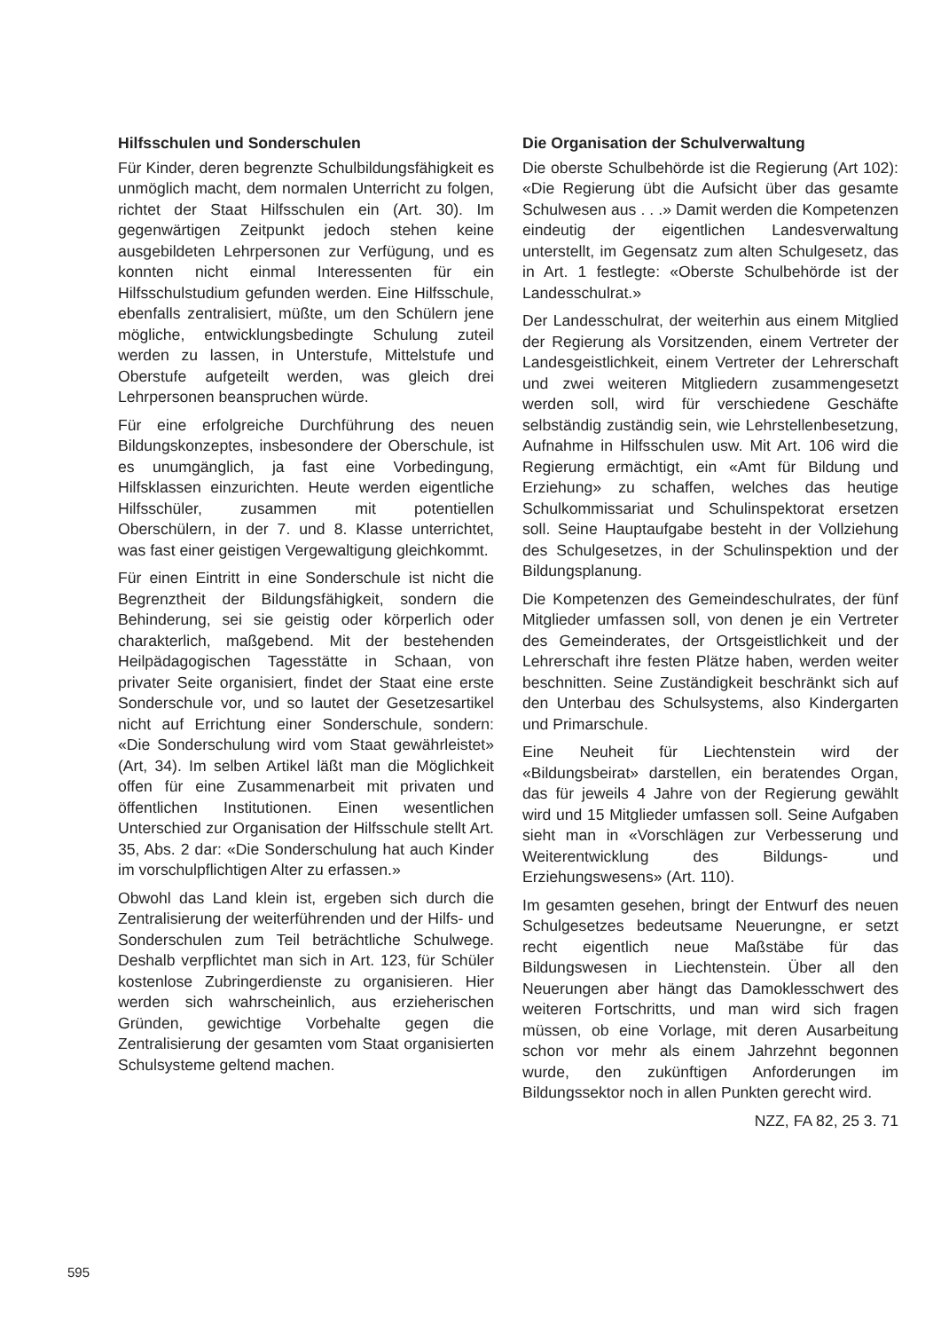Hilfsschulen und Sonderschulen
Für Kinder, deren begrenzte Schulbildungsfähigkeit es unmöglich macht, dem normalen Unterricht zu folgen, richtet der Staat Hilfsschulen ein (Art. 30). Im gegenwärtigen Zeitpunkt jedoch stehen keine ausgebildeten Lehrpersonen zur Verfügung, und es konnten nicht einmal Interessenten für ein Hilfsschulstudium gefunden werden. Eine Hilfsschule, ebenfalls zentralisiert, müßte, um den Schülern jene mögliche, entwicklungsbedingte Schulung zuteil werden zu lassen, in Unterstufe, Mittelstufe und Oberstufe aufgeteilt werden, was gleich drei Lehrpersonen beanspruchen würde.
Für eine erfolgreiche Durchführung des neuen Bildungskonzeptes, insbesondere der Oberschule, ist es unumgänglich, ja fast eine Vorbedingung, Hilfsklassen einzurichten. Heute werden eigentliche Hilfsschüler, zusammen mit potentiellen Oberschülern, in der 7. und 8. Klasse unterrichtet, was fast einer geistigen Vergewaltigung gleichkommt.
Für einen Eintritt in eine Sonderschule ist nicht die Begrenztheit der Bildungsfähigkeit, sondern die Behinderung, sei sie geistig oder körperlich oder charakterlich, maßgebend. Mit der bestehenden Heilpädagogischen Tagesstätte in Schaan, von privater Seite organisiert, findet der Staat eine erste Sonderschule vor, und so lautet der Gesetzesartikel nicht auf Errichtung einer Sonderschule, sondern: «Die Sonderschulung wird vom Staat gewährleistet» (Art, 34). Im selben Artikel läßt man die Möglichkeit offen für eine Zusammenarbeit mit privaten und öffentlichen Institutionen. Einen wesentlichen Unterschied zur Organisation der Hilfsschule stellt Art. 35, Abs. 2 dar: «Die Sonderschulung hat auch Kinder im vorschulpflichtigen Alter zu erfassen.»
Obwohl das Land klein ist, ergeben sich durch die Zentralisierung der weiterführenden und der Hilfs- und Sonderschulen zum Teil beträchtliche Schulwege. Deshalb verpflichtet man sich in Art. 123, für Schüler kostenlose Zubringerdienste zu organisieren. Hier werden sich wahrscheinlich, aus erzieherischen Gründen, gewichtige Vorbehalte gegen die Zentralisierung der gesamten vom Staat organisierten Schulsysteme geltend machen.
Die Organisation der Schulverwaltung
Die oberste Schulbehörde ist die Regierung (Art 102): «Die Regierung übt die Aufsicht über das gesamte Schulwesen aus . . .» Damit werden die Kompetenzen eindeutig der eigentlichen Landesverwaltung unterstellt, im Gegensatz zum alten Schulgesetz, das in Art. 1 festlegte: «Oberste Schulbehörde ist der Landesschulrat.»
Der Landesschulrat, der weiterhin aus einem Mitglied der Regierung als Vorsitzenden, einem Vertreter der Landesgeistlichkeit, einem Vertreter der Lehrerschaft und zwei weiteren Mitgliedern zusammengesetzt werden soll, wird für verschiedene Geschäfte selbständig zuständig sein, wie Lehrstellenbesetzung, Aufnahme in Hilfsschulen usw. Mit Art. 106 wird die Regierung ermächtigt, ein «Amt für Bildung und Erziehung» zu schaffen, welches das heutige Schulkommissariat und Schulinspektorat ersetzen soll. Seine Hauptaufgabe besteht in der Vollziehung des Schulgesetzes, in der Schulinspektion und der Bildungsplanung.
Die Kompetenzen des Gemeindeschulrates, der fünf Mitglieder umfassen soll, von denen je ein Vertreter des Gemeinderates, der Ortsgeistlichkeit und der Lehrerschaft ihre festen Plätze haben, werden weiter beschnitten. Seine Zuständigkeit beschränkt sich auf den Unterbau des Schulsystems, also Kindergarten und Primarschule.
Eine Neuheit für Liechtenstein wird der «Bildungsbeirat» darstellen, ein beratendes Organ, das für jeweils 4 Jahre von der Regierung gewählt wird und 15 Mitglieder umfassen soll. Seine Aufgaben sieht man in «Vorschlägen zur Verbesserung und Weiterentwicklung des Bildungs- und Erziehungswesens» (Art. 110).
Im gesamten gesehen, bringt der Entwurf des neuen Schulgesetzes bedeutsame Neuerungne, er setzt recht eigentlich neue Maßstäbe für das Bildungswesen in Liechtenstein. Über all den Neuerungen aber hängt das Damoklesschwert des weiteren Fortschritts, und man wird sich fragen müssen, ob eine Vorlage, mit deren Ausarbeitung schon vor mehr als einem Jahrzehnt begonnen wurde, den zukünftigen Anforderungen im Bildungssektor noch in allen Punkten gerecht wird.
NZZ, FA 82, 25 3. 71
595